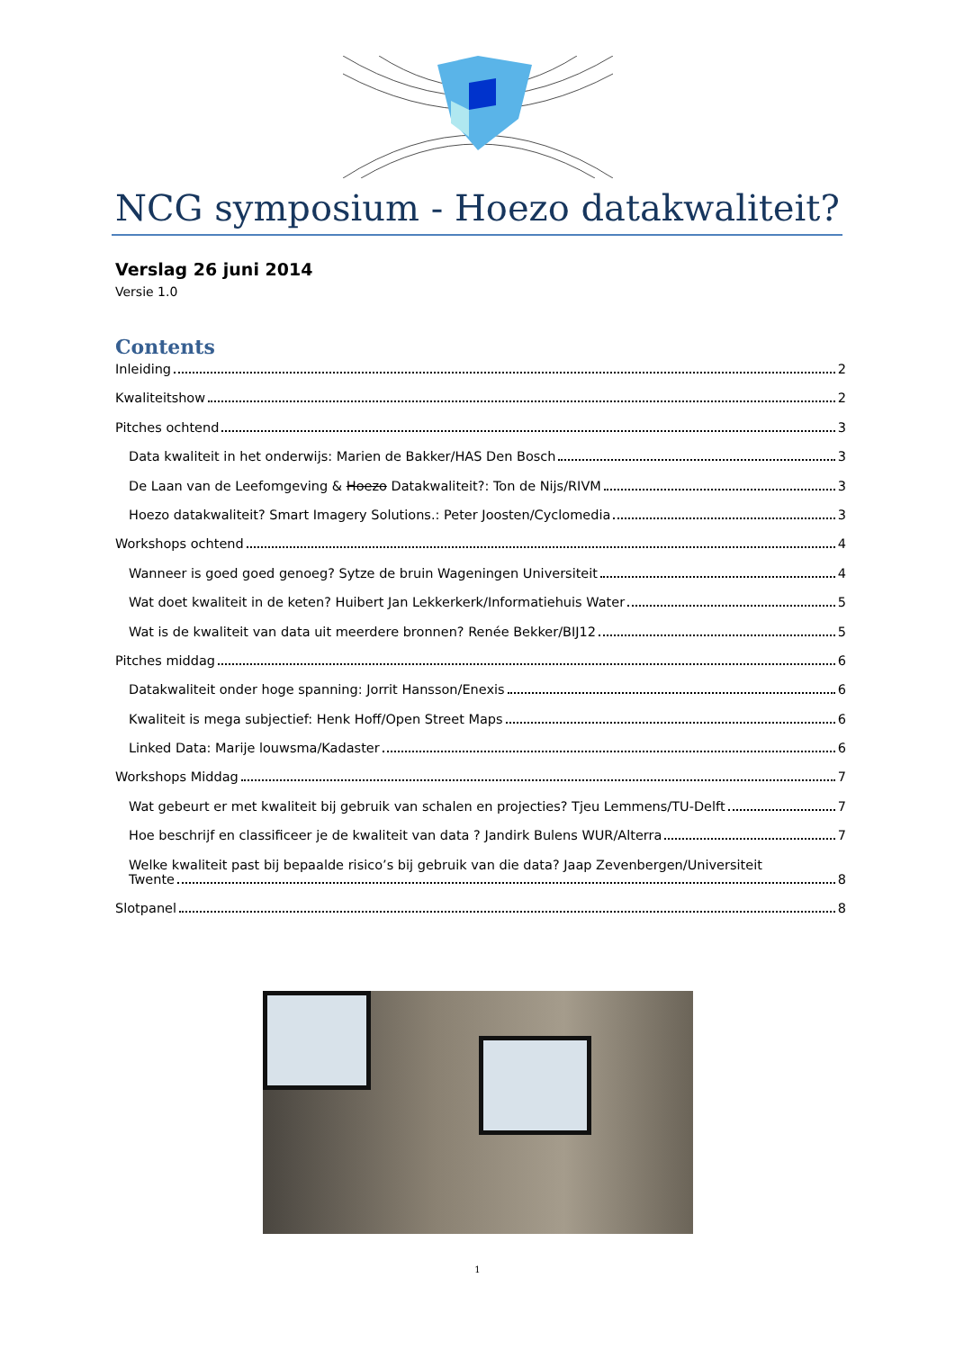NCG symposium - Hoezo datakwaliteit?
Verslag 26 juni 2014
Versie 1.0
Contents
Inleiding 2
Kwaliteitshow 2
Pitches ochtend 3
Data kwaliteit in het onderwijs: Marien de Bakker/HAS Den Bosch 3
De Laan van de Leefomgeving & Hoezo Datakwaliteit?: Ton de Nijs/RIVM 3
Hoezo datakwaliteit? Smart Imagery Solutions.: Peter Joosten/Cyclomedia 3
Workshops ochtend 4
Wanneer is goed goed genoeg? Sytze de bruin Wageningen Universiteit 4
Wat doet kwaliteit in de keten? Huibert Jan Lekkerkerk/Informatiehuis Water 5
Wat is de kwaliteit van data uit meerdere bronnen? Renée Bekker/BIJ12 5
Pitches middag 6
Datakwaliteit onder hoge spanning: Jorrit Hansson/Enexis 6
Kwaliteit is mega subjectief: Henk Hoff/Open Street Maps 6
Linked Data: Marije louwsma/Kadaster 6
Workshops Middag 7
Wat gebeurt er met kwaliteit bij gebruik van schalen en projecties? Tjeu Lemmens/TU-Delft 7
Hoe beschrijf en classificeer je de kwaliteit van data ? Jandirk Bulens WUR/Alterra 7
Welke kwaliteit past bij bepaalde risico’s bij gebruik van die data? Jaap Zevenbergen/Universiteit
Twente 8
Slotpanel 8
1